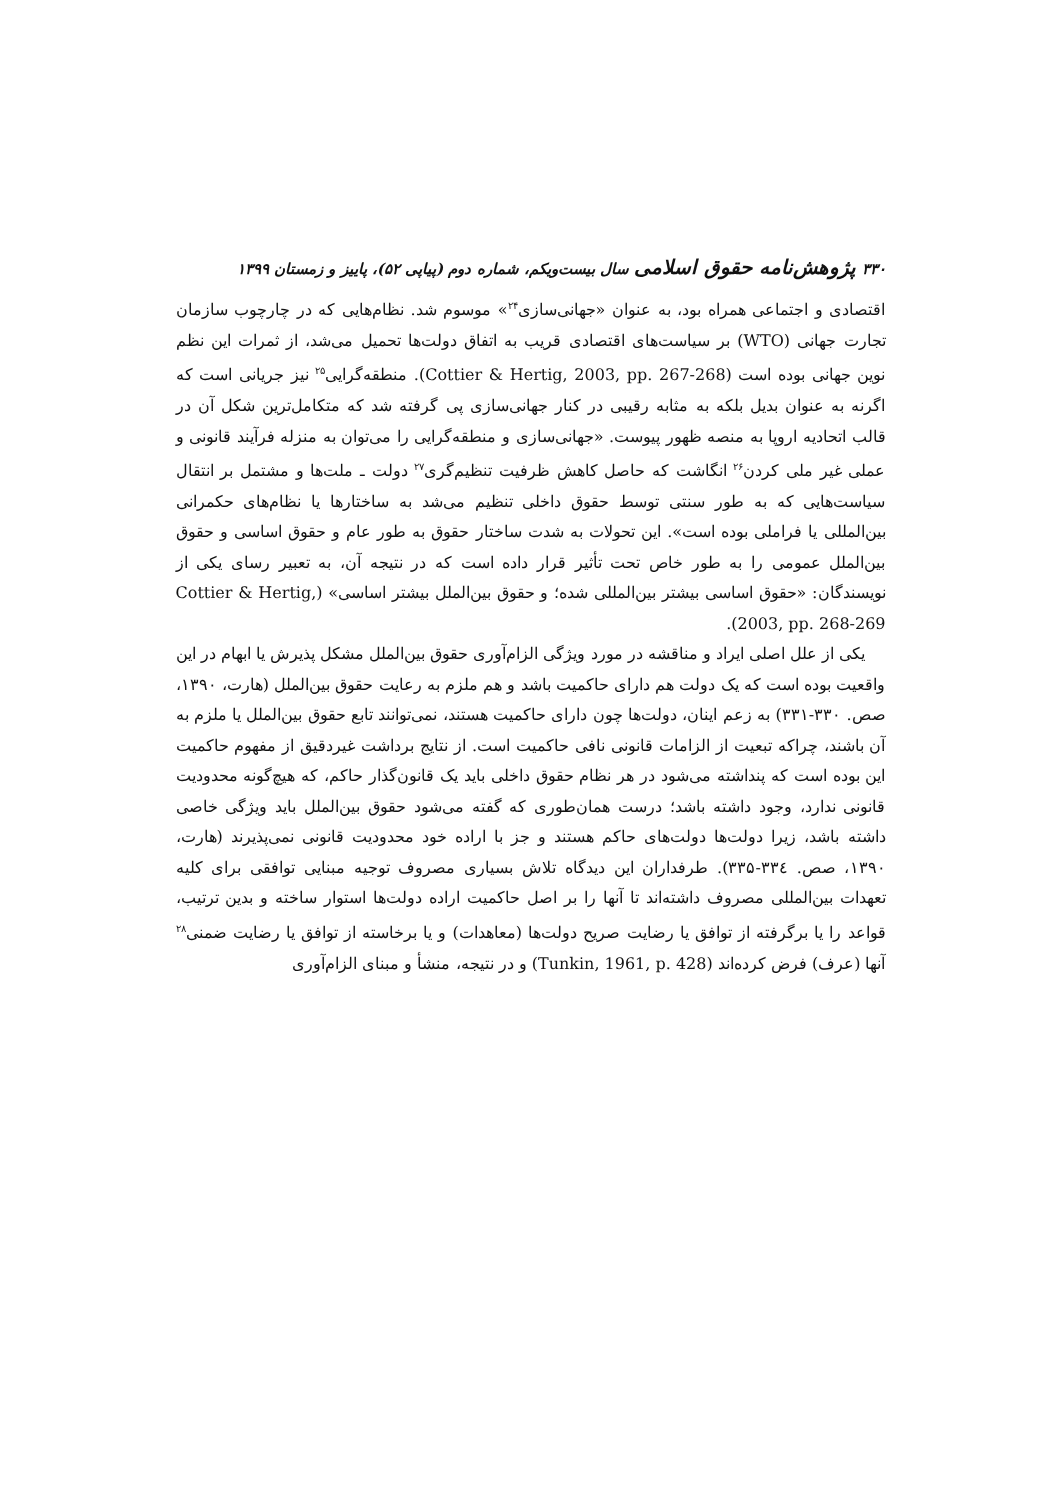۳۳۰ پژوهش‌نامه حقوق اسلامی سال بیست‌ویکم، شماره دوم (پیاپی ۵۲)، پاییز و زمستان ۱۳۹۹
اقتصادی و اجتماعی همراه بود، به عنوان «جهانی‌سازی<sup>۲۴</sup>» موسوم شد. نظام‌هایی که در چارچوب سازمان تجارت جهانی (WTO) بر سیاست‌های اقتصادی قریب به اتفاق دولت‌ها تحمیل می‌شد، از ثمرات این نظم نوین جهانی بوده است (Cottier & Hertig, 2003, pp. 267-268). منطقه‌گرایی<sup>۲۵</sup> نیز جریانی است که اگرنه به عنوان بدیل بلکه به مثابه رقیبی در کنار جهانی‌سازی پی گرفته شد که متکامل‌ترین شکل آن در قالب اتحادیه اروپا به منصه ظهور پیوست. «جهانی‌سازی و منطقه‌گرایی را می‌توان به منزله فرآیند قانونی و عملی غیر ملی کردن<sup>۲۶</sup> انگاشت که حاصل کاهش ظرفیت تنظیم‌گری<sup>۲۷</sup> دولت ـ ملت‌ها و مشتمل بر انتقال سیاست‌هایی که به طور سنتی توسط حقوق داخلی تنظیم می‌شد به ساختارها یا نظام‌های حکمرانی بین‌المللی یا فراملی بوده است». این تحولات به شدت ساختار حقوق به طور عام و حقوق اساسی و حقوق بین‌الملل عمومی را به طور خاص تحت تأثیر قرار داده است که در نتیجه آن، به تعبیر رسای یکی از نویسندگان: «حقوق اساسی بیشتر بین‌المللی شده؛ و حقوق بین‌الملل بیشتر اساسی» (Cottier & Hertig, 2003, pp. 268-269).
یکی از علل اصلی ایراد و مناقشه در مورد ویژگی الزام‌آوری حقوق بین‌الملل مشکل پذیرش یا ابهام در این واقعیت بوده است که یک دولت هم دارای حاکمیت باشد و هم ملزم به رعایت حقوق بین‌الملل (هارت، ۱۳۹۰، صص. ۳۳۰-۳۳۱) به زعم اینان، دولت‌ها چون دارای حاکمیت هستند، نمی‌توانند تابع حقوق بین‌الملل یا ملزم به آن باشند، چراکه تبعیت از الزامات قانونی نافی حاکمیت است. از نتایج برداشت غیردقیق از مفهوم حاکمیت این بوده است که پنداشته می‌شود در هر نظام حقوق داخلی باید یک قانون‌گذار حاکم، که هیچ‌گونه محدودیت قانونی ندارد، وجود داشته باشد؛ درست همان‌طوری که گفته می‌شود حقوق بین‌الملل باید ویژگی خاصی داشته باشد، زیرا دولت‌ها دولت‌های حاکم هستند و جز با اراده خود محدودیت قانونی نمی‌پذیرند (هارت، ۱۳۹۰، صص. ۳۳٤-۳۳۵). طرفداران این دیدگاه تلاش بسیاری مصروف توجیه مبنایی توافقی برای کلیه تعهدات بین‌المللی مصروف داشته‌اند تا آنها را بر اصل حاکمیت اراده دولت‌ها استوار ساخته و بدین ترتیب، قواعد را یا برگرفته از توافق یا رضایت صریح دولت‌ها (معاهدات) و یا برخاسته از توافق یا رضایت ضمنی<sup>۲۸</sup> آنها (عرف) فرض کرده‌اند (Tunkin, 1961, p. 428) و در نتیجه، منشأ و مبنای الزام‌آوری